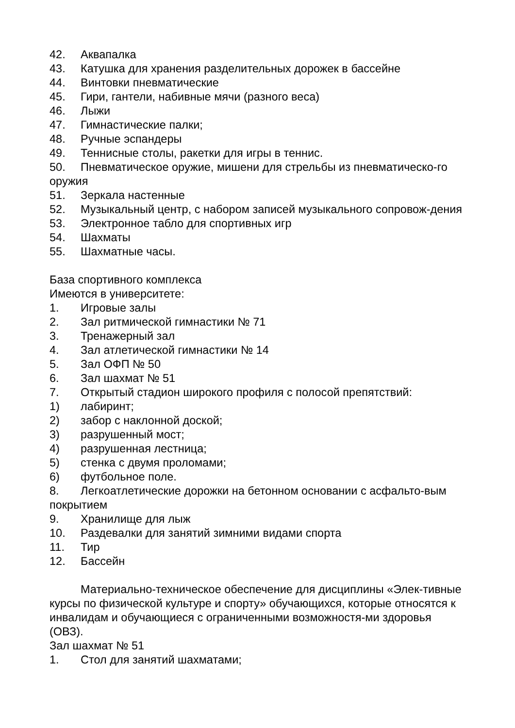42. Аквапалка
43. Катушка для хранения разделительных дорожек в бассейне
44. Винтовки пневматические
45. Гири, гантели, набивные мячи (разного веса)
46. Лыжи
47. Гимнастические палки;
48. Ручные эспандеры
49. Теннисные столы, ракетки для игры в теннис.
50. Пневматическое оружие, мишени для стрельбы из пневматическо-го оружия
51. Зеркала настенные
52. Музыкальный центр, с набором записей музыкального сопровож-дения
53. Электронное табло для спортивных игр
54. Шахматы
55. Шахматные часы.
База спортивного комплекса
Имеются в университете:
1. Игровые залы
2. Зал ритмической гимнастики № 71
3. Тренажерный зал
4. Зал атлетической гимнастики № 14
5. Зал ОФП № 50
6. Зал шахмат № 51
7. Открытый стадион широкого профиля с полосой препятствий:
1) лабиринт;
2) забор с наклонной доской;
3) разрушенный мост;
4) разрушенная лестница;
5) стенка с двумя проломами;
6) футбольное поле.
8. Легкоатлетические дорожки на бетонном основании с асфальто-вым покрытием
9. Хранилище для лыж
10. Раздевалки для занятий зимними видами спорта
11. Тир
12. Бассейн
Материально-техническое обеспечение для дисциплины «Элек-тивные курсы по физической культуре и спорту» обучающихся, которые относятся к инвалидам и обучающиеся с ограниченными возможностя-ми здоровья (ОВЗ).
Зал шахмат № 51
1. Стол для занятий шахматами;